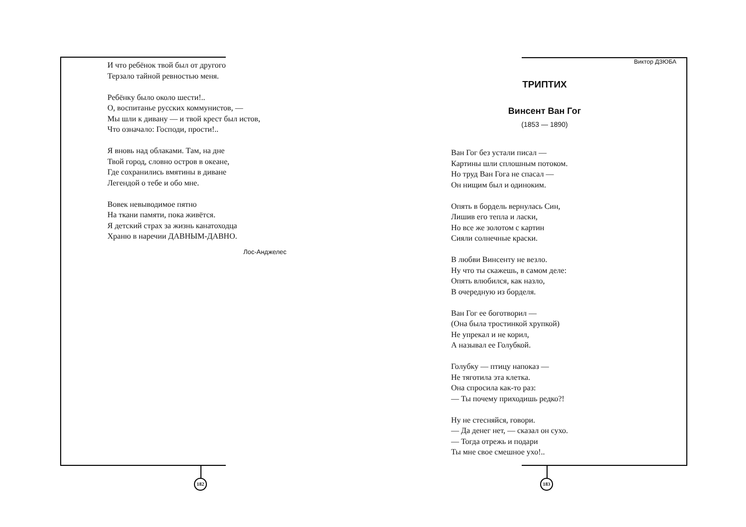И что ребёнок твой был от другого
Терзало тайной ревностью меня.
Ребёнку было около шести!..
О, воспитанье русских коммунистов, —
Мы шли к дивану — и твой крест был истов,
Что означало: Господи, прости!..
Я вновь над облаками. Там, на дне
Твой город, словно остров в океане,
Где сохранились вмятины в диване
Легендой о тебе и обо мне.
Вовек невыводимое пятно
На ткани памяти, пока живётся.
Я детский страх за жизнь канатоходца
Храню в наречии ДАВНЫМ-ДАВНО.
Лос-Анджелес
182
Виктор ДЗЮБА
ТРИПТИХ
Винсент Ван Гог
(1853 — 1890)
Ван Гог без устали писал —
Картины шли сплошным потоком.
Но труд Ван Гога не спасал —
Он нищим был и одиноким.
Опять в бордель вернулась Син,
Лишив его тепла и ласки,
Но все же золотом с картин
Сияли солнечные краски.
В любви Винсенту не везло.
Ну что ты скажешь, в самом деле:
Опять влюбился, как назло,
В очередную из борделя.
Ван Гог ее боготворил —
(Она была тростинкой хрупкой)
Не упрекал и не корил,
А называл ее Голубкой.
Голубку — птицу напоказ —
Не тяготила эта клетка.
Она спросила как-то раз:
— Ты почему приходишь редко?!
Ну не стесняйся, говори.
— Да денег нет, — сказал он сухо.
— Тогда отрежь и подари
Ты мне свое смешное ухо!..
183